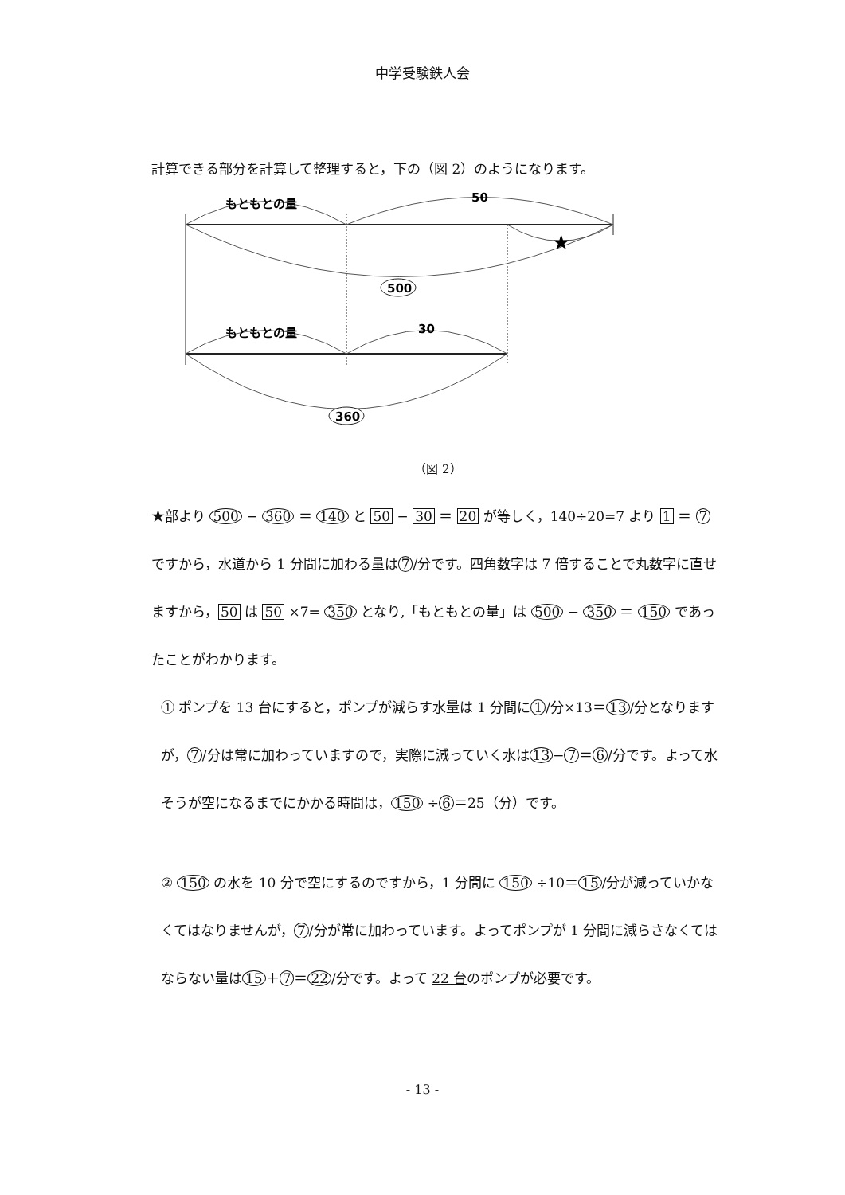中学受験鉄人会
計算できる部分を計算して整理すると，下の（図 2）のようになります。
もともとの量
50
★
500
もともとの量
30
360
（図 2）
★部より 500 − 360 ＝ 140 と 50 − 30 ＝ 20 が等しく，140÷20=7 より 1 ＝ 7 ですから，水道から 1 分間に加わる量は 7 /分です。四角数字は 7 倍することで丸数字に直せますから，50 は 50 ×7= 350 となり,「もともとの量」は 500 − 350 ＝ 150 であったことがわかります。
① ポンプを 13 台にすると，ポンプが減らす水量は 1 分間に 1 /分×13＝ 13 /分となりますが， 7 /分は常に加わっていますので，実際に減っていく水は 13 − 7 ＝ 6 /分です。よって水そうが空になるまでにかかる時間は， 150 ÷ 6 ＝25（分）です。
② 150 の水を 10 分で空にするのですから，1 分間に 150 ÷10＝ 15 /分が減っていかなくてはなりませんが， 7 /分が常に加わっています。よってポンプが 1 分間に減らさなくてはならない量は 15 ＋ 7 ＝ 22 /分です。よって 22 台のポンプが必要です。
- 13 -